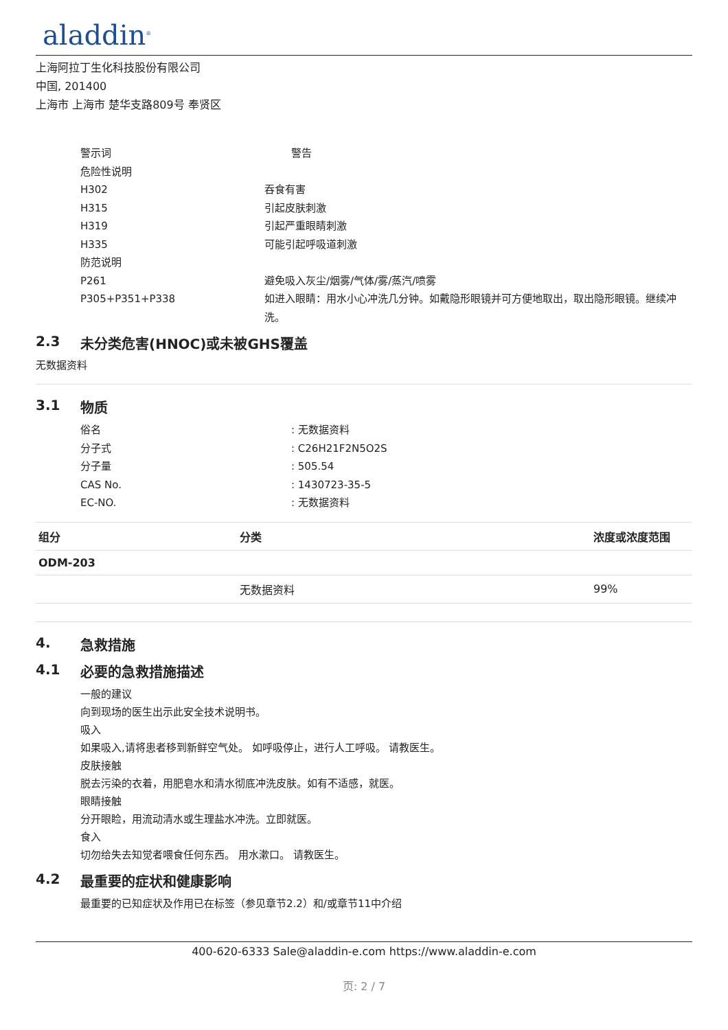aladdin<sup>®</sup>
上海阿拉丁生化科技股份有限公司
中国, 201400
上海市 上海市 楚华支路809号 奉贤区
警示词 警告
危险性说明
H302 吞食有害
H315 引起皮肤刺激
H319 引起严重眼睛刺激
H335 可能引起呼吸道刺激
防范说明
P261 避免吸入灰尘/烟雾/气体/雾/蒸汽/喷雾
P305+P351+P338 如进入眼睛：用水小心冲洗几分钟。如戴隐形眼镜并可方便地取出，取出隐形眼镜。继续冲洗。
2.3 未分类危害(HNOC)或未被GHS覆盖
无数据资料
3.1 物质
俗名 : 无数据资料
分子式 : C26H21F2N5O2S
分子量 : 505.54
CAS No. : 1430723-35-5
EC-NO. : 无数据资料
| 组分 | 分类 | 浓度或浓度范围 |
| --- | --- | --- |
| ODM-203 | | |
| | 无数据资料 | 99% |
4. 急救措施
4.1 必要的急救措施描述
一般的建议
向到现场的医生出示此安全技术说明书。
吸入
如果吸入,请将患者移到新鲜空气处。 如呼吸停止，进行人工呼吸。 请教医生。
皮肤接触
脱去污染的衣着，用肥皂水和清水彻底冲洗皮肤。如有不适感，就医。
眼睛接触
分开眼睑，用流动清水或生理盐水冲洗。立即就医。
食入
切勿给失去知觉者喂食任何东西。 用水漱口。 请教医生。
4.2 最重要的症状和健康影响
最重要的已知症状及作用已在标签（参见章节2.2）和/或章节11中介绍
400-620-6333 Sale@aladdin-e.com https://www.aladdin-e.com
页: 2 / 7